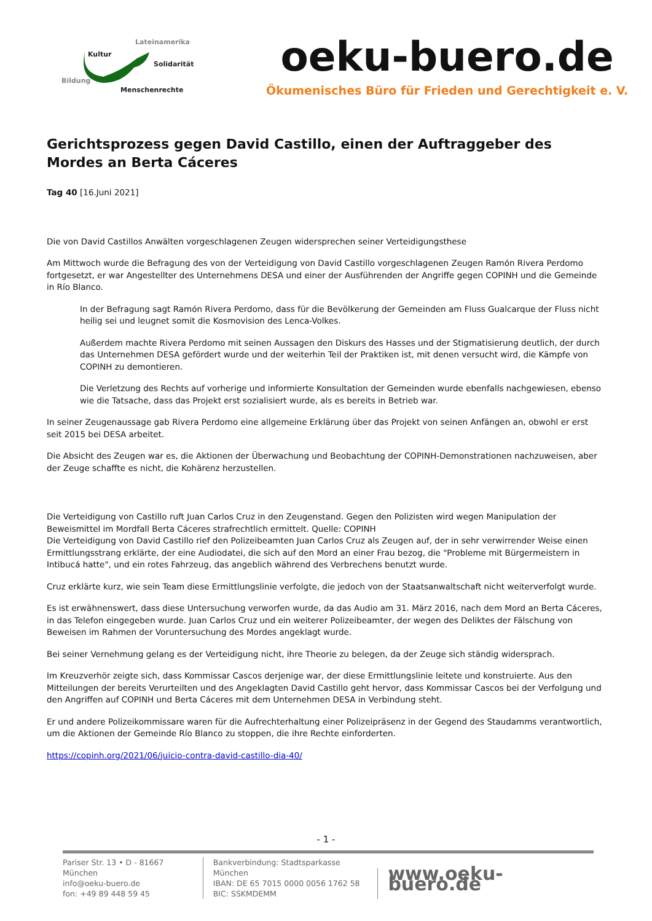Lateinamerika
Kultur
Solidarität
Bildung
Menschenrechte
oeku-buero.de
Ökumenisches Büro für Frieden und Gerechtigkeit e. V.
Gerichtsprozess gegen David Castillo, einen der Auftraggeber des Mordes an Berta Cáceres
Tag 40 [16.Juni 2021]
Die von David Castillos Anwälten vorgeschlagenen Zeugen widersprechen seiner Verteidigungsthese
Am Mittwoch wurde die Befragung des von der Verteidigung von David Castillo vorgeschlagenen Zeugen Ramón Rivera Perdomo fortgesetzt, er war Angestellter des Unternehmens DESA und einer der Ausführenden der Angriffe gegen COPINH und die Gemeinde in Río Blanco.
In der Befragung sagt Ramón Rivera Perdomo, dass für die Bevölkerung der Gemeinden am Fluss Gualcarque der Fluss nicht heilig sei und leugnet somit die Kosmovision des Lenca-Volkes.
Außerdem machte Rivera Perdomo mit seinen Aussagen den Diskurs des Hasses und der Stigmatisierung deutlich, der durch das Unternehmen DESA gefördert wurde und der weiterhin Teil der Praktiken ist, mit denen versucht wird, die Kämpfe von COPINH zu demontieren.
Die Verletzung des Rechts auf vorherige und informierte Konsultation der Gemeinden wurde ebenfalls nachgewiesen, ebenso wie die Tatsache, dass das Projekt erst sozialisiert wurde, als es bereits in Betrieb war.
In seiner Zeugenaussage gab Rivera Perdomo eine allgemeine Erklärung über das Projekt von seinen Anfängen an, obwohl er erst seit 2015 bei DESA arbeitet.
Die Absicht des Zeugen war es, die Aktionen der Überwachung und Beobachtung der COPINH-Demonstrationen nachzuweisen, aber der Zeuge schaffte es nicht, die Kohärenz herzustellen.
Die Verteidigung von Castillo ruft Juan Carlos Cruz in den Zeugenstand. Gegen den Polizisten wird wegen Manipulation der Beweismittel im Mordfall Berta Cáceres strafrechtlich ermittelt. Quelle: COPINH
Die Verteidigung von David Castillo rief den Polizeibeamten Juan Carlos Cruz als Zeugen auf, der in sehr verwirrender Weise einen Ermittlungsstrang erklärte, der eine Audiodatei, die sich auf den Mord an einer Frau bezog, die "Probleme mit Bürgermeistern in Intibucá hatte", und ein rotes Fahrzeug, das angeblich während des Verbrechens benutzt wurde.
Cruz erklärte kurz, wie sein Team diese Ermittlungslinie verfolgte, die jedoch von der Staatsanwaltschaft nicht weiterverfolgt wurde.
Es ist erwähnenswert, dass diese Untersuchung verworfen wurde, da das Audio am 31. März 2016, nach dem Mord an Berta Cáceres, in das Telefon eingegeben wurde. Juan Carlos Cruz und ein weiterer Polizeibeamter, der wegen des Deliktes der Fälschung von Beweisen im Rahmen der Voruntersuchung des Mordes angeklagt wurde.
Bei seiner Vernehmung gelang es der Verteidigung nicht, ihre Theorie zu belegen, da der Zeuge sich ständig widersprach.
Im Kreuzverhör zeigte sich, dass Kommissar Cascos derjenige war, der diese Ermittlungslinie leitete und konstruierte. Aus den Mitteilungen der bereits Verurteilten und des Angeklagten David Castillo geht hervor, dass Kommissar Cascos bei der Verfolgung und den Angriffen auf COPINH und Berta Cáceres mit dem Unternehmen DESA in Verbindung steht.
Er und andere Polizeikommissare waren für die Aufrechterhaltung einer Polizeipräsenz in der Gegend des Staudamms verantwortlich, um die Aktionen der Gemeinde Río Blanco zu stoppen, die ihre Rechte einforderten.
https://copinh.org/2021/06/juicio-contra-david-castillo-dia-40/
- 1 -
Pariser Str. 13 • D - 81667 München
info@oeku-buero.de
fon: +49 89 448 59 45
Bankverbindung: Stadtsparkasse München
IBAN: DE 65 7015 0000 0056 1762 58
BIC: SSKMDEMM
www.oeku-buero.de